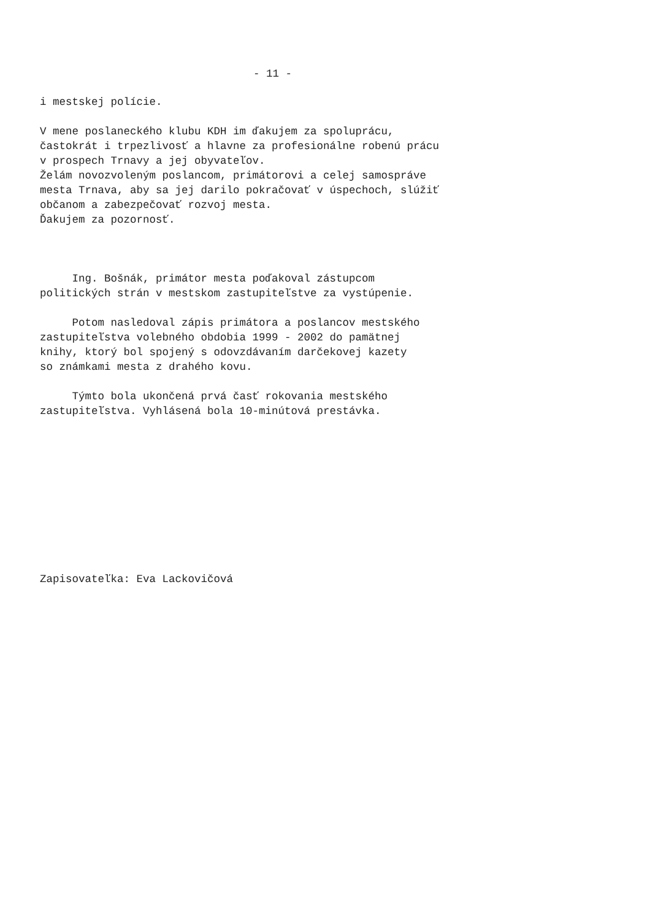- 11 -
i mestskej polície.
V mene poslaneckého klubu KDH im ďakujem za spoluprácu, častokrát i trpezlivosť a hlavne za profesionálne robenú prácu v prospech Trnavy a jej obyvateľov. Želám novozvoleným poslancom, primátorovi a celej samospráve mesta Trnava, aby sa jej darilo pokračovať v úspechoch, slúžiť občanom a zabezpečovať rozvoj mesta. Ďakujem za pozornosť.
Ing. Bošnák, primátor mesta poďakoval zástupcom politických strán v mestskom zastupiteľstve za vystúpenie.
Potom nasledoval zápis primátora a poslancov mestského zastupiteľstva volebného obdobia 1999 - 2002 do pamätnej knihy, ktorý bol spojený s odovzdávaním darčekovej kazety so známkami mesta z drahého kovu.
Týmto bola ukončená prvá časť rokovania mestského zastupiteľstva. Vyhlásená bola 10-minútová prestávka.
Zapisovateľka: Eva Lackovičová